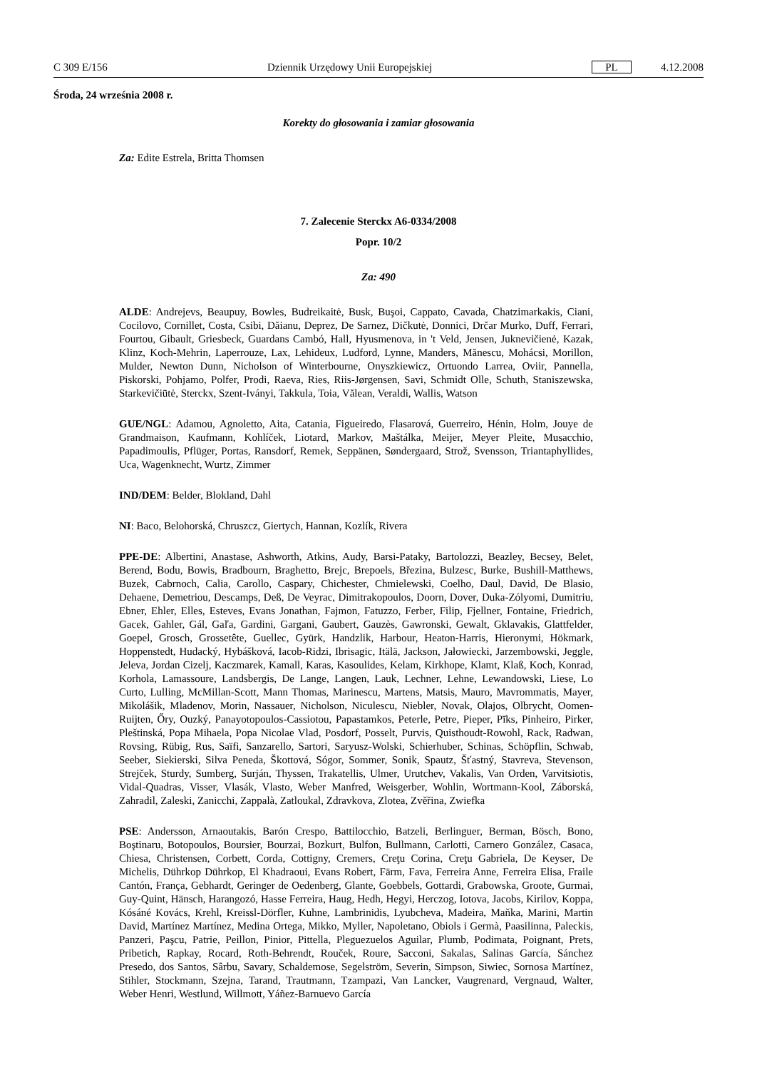C 309 E/156 Dziennik Urzędowy Unii Europejskiej PL 4.12.2008
Środa, 24 września 2008 r.
Korekty do głosowania i zamiar głosowania
Za: Edite Estrela, Britta Thomsen
7. Zalecenie Sterckx A6-0334/2008
Popr. 10/2
Za: 490
ALDE: Andrejevs, Beaupuy, Bowles, Budreikaitė, Busk, Buşoi, Cappato, Cavada, Chatzimarkakis, Ciani, Cocilovo, Cornillet, Costa, Csibi, Dăianu, Deprez, De Sarnez, Dičkutė, Donnici, Drčar Murko, Duff, Ferrari, Fourtou, Gibault, Griesbeck, Guardans Cambó, Hall, Hyusmenova, in 't Veld, Jensen, Juknevičienė, Kazak, Klinz, Koch-Mehrin, Laperrouze, Lax, Lehideux, Ludford, Lynne, Manders, Mănescu, Mohácsi, Morillon, Mulder, Newton Dunn, Nicholson of Winterbourne, Onyszkiewicz, Ortuondo Larrea, Oviir, Pannella, Piskorski, Pohjamo, Polfer, Prodi, Raeva, Ries, Riis-Jørgensen, Savi, Schmidt Olle, Schuth, Staniszewska, Starkevičiūtė, Sterckx, Szent-Iványi, Takkula, Toia, Vălean, Veraldi, Wallis, Watson
GUE/NGL: Adamou, Agnoletto, Aita, Catania, Figueiredo, Flasarová, Guerreiro, Hénin, Holm, Jouye de Grandmaison, Kaufmann, Kohlíček, Liotard, Markov, Maštálka, Meijer, Meyer Pleite, Musacchio, Papadimoulis, Pflüger, Portas, Ransdorf, Remek, Seppänen, Søndergaard, Strož, Svensson, Triantaphyllides, Uca, Wagenknecht, Wurtz, Zimmer
IND/DEM: Belder, Blokland, Dahl
NI: Baco, Belohorská, Chruszcz, Giertych, Hannan, Kozlík, Rivera
PPE-DE: Albertini, Anastase, Ashworth, Atkins, Audy, Barsi-Pataky, Bartolozzi, Beazley, Becsey, Belet, Berend, Bodu, Bowis, Bradbourn, Braghetto, Brejc, Brepoels, Březina, Bulzesc, Burke, Bushill-Matthews, Buzek, Cabrnoch, Calia, Carollo, Caspary, Chichester, Chmielewski, Coelho, Daul, David, De Blasio, Dehaene, Demetriou, Descamps, Deß, De Veyrac, Dimitrakopoulos, Doorn, Dover, Duka-Zólyomi, Dumitriu, Ebner, Ehler, Elles, Esteves, Evans Jonathan, Fajmon, Fatuzzo, Ferber, Filip, Fjellner, Fontaine, Friedrich, Gacek, Gahler, Gál, Gaľa, Gardini, Gargani, Gaubert, Gauzès, Gawronski, Gewalt, Gklavakis, Glattfelder, Goepel, Grosch, Grossetête, Guellec, Gyürk, Handzlik, Harbour, Heaton-Harris, Hieronymi, Hökmark, Hoppenstedt, Hudacký, Hybášková, Iacob-Ridzi, Ibrisagic, Itälä, Jackson, Jałowiecki, Jarzembowski, Jeggle, Jeleva, Jordan Cizelj, Kaczmarek, Kamall, Karas, Kasoulides, Kelam, Kirkhope, Klamt, Klaß, Koch, Konrad, Korhola, Lamassoure, Landsbergis, De Lange, Langen, Lauk, Lechner, Lehne, Lewandowski, Liese, Lo Curto, Lulling, McMillan-Scott, Mann Thomas, Marinescu, Martens, Matsis, Mauro, Mavrommatis, Mayer, Mikolášik, Mladenov, Morin, Nassauer, Nicholson, Niculescu, Niebler, Novak, Olajos, Olbrycht, Oomen-Ruijten, Őry, Ouzký, Panayotopoulos-Cassiotou, Papastamkos, Peterle, Petre, Pieper, Pīks, Pinheiro, Pirker, Pleštinská, Popa Mihaela, Popa Nicolae Vlad, Posdorf, Posselt, Purvis, Quisthoudt-Rowohl, Rack, Radwan, Rovsing, Rübig, Rus, Saïfi, Sanzarello, Sartori, Saryusz-Wolski, Schierhuber, Schinas, Schöpflin, Schwab, Seeber, Siekierski, Silva Peneda, Škottová, Sógor, Sommer, Sonik, Spautz, Šťastný, Stavreva, Stevenson, Strejček, Sturdy, Sumberg, Surján, Thyssen, Trakatellis, Ulmer, Urutchev, Vakalis, Van Orden, Varvitsiotis, Vidal-Quadras, Visser, Vlasák, Vlasto, Weber Manfred, Weisgerber, Wohlin, Wortmann-Kool, Záborská, Zahradil, Zaleski, Zanicchi, Zappalà, Zatloukal, Zdravkova, Zlotea, Zvěřina, Zwiefka
PSE: Andersson, Arnaoutakis, Barón Crespo, Battilocchio, Batzeli, Berlinguer, Berman, Bösch, Bono, Boştinaru, Botopoulos, Boursier, Bourzai, Bozkurt, Bulfon, Bullmann, Carlotti, Carnero González, Casaca, Chiesa, Christensen, Corbett, Corda, Cottigny, Cremers, Creţu Corina, Creţu Gabriela, De Keyser, De Michelis, Dührkop Dührkop, El Khadraoui, Evans Robert, Färm, Fava, Ferreira Anne, Ferreira Elisa, Fraile Cantón, França, Gebhardt, Geringer de Oedenberg, Glante, Goebbels, Gottardi, Grabowska, Groote, Gurmai, Guy-Quint, Hänsch, Harangozó, Hasse Ferreira, Haug, Hedh, Hegyi, Herczog, Iotova, Jacobs, Kirilov, Koppa, Kósáné Kovács, Krehl, Kreissl-Dörfler, Kuhne, Lambrinidis, Lyubcheva, Madeira, Maňka, Marini, Martin David, Martínez Martínez, Medina Ortega, Mikko, Myller, Napoletano, Obiols i Germà, Paasilinna, Paleckis, Panzeri, Paşcu, Patrie, Peillon, Pinior, Pittella, Pleguezuelos Aguilar, Plumb, Podimata, Poignant, Prets, Pribetich, Rapkay, Rocard, Roth-Behrendt, Rouček, Roure, Sacconi, Sakalas, Salinas García, Sánchez Presedo, dos Santos, Sârbu, Savary, Schaldemose, Segelström, Severin, Simpson, Siwiec, Sornosa Martínez, Stihler, Stockmann, Szejna, Tarand, Trautmann, Tzampazi, Van Lancker, Vaugrenard, Vergnaud, Walter, Weber Henri, Westlund, Willmott, Yáñez-Barnuevo García